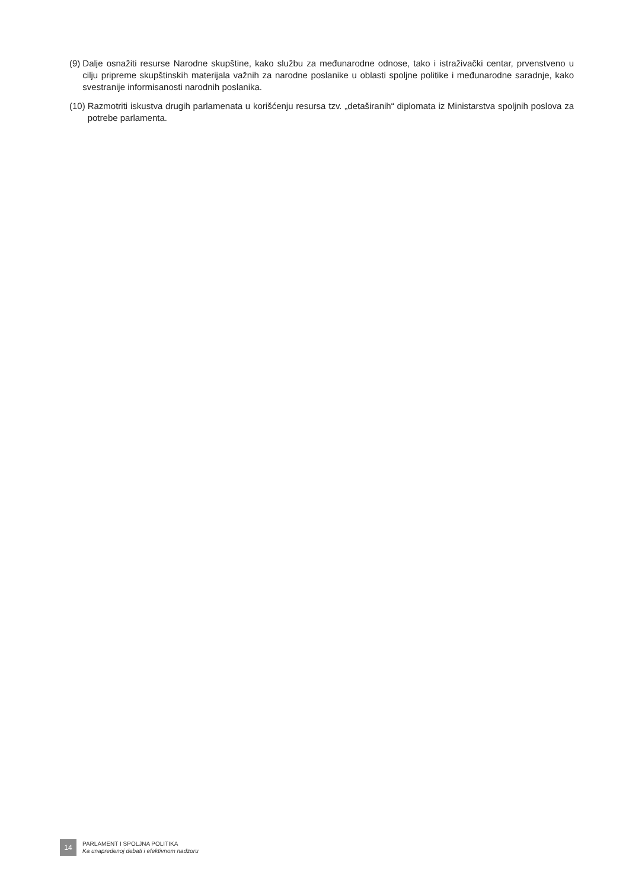(9) Dalje osnažiti resurse Narodne skupštine, kako službu za međunarodne odnose, tako i istraživački centar, prvenstveno u cilju pripreme skupštinskih materijala važnih za narodne poslanike u oblasti spoljne politike i međunarodne saradnje, kako svestranije informisanosti narodnih poslanika.
(10) Razmotriti iskustva drugih parlamenata u korišćenju resursa tzv. „detaširanih“ diplomata iz Ministarstva spoljnih poslova za potrebe parlamenta.
14
PARLAMENT I SPOLJNA POLITIKA
Ka unapređenoj debati i efektivnom nadzoru